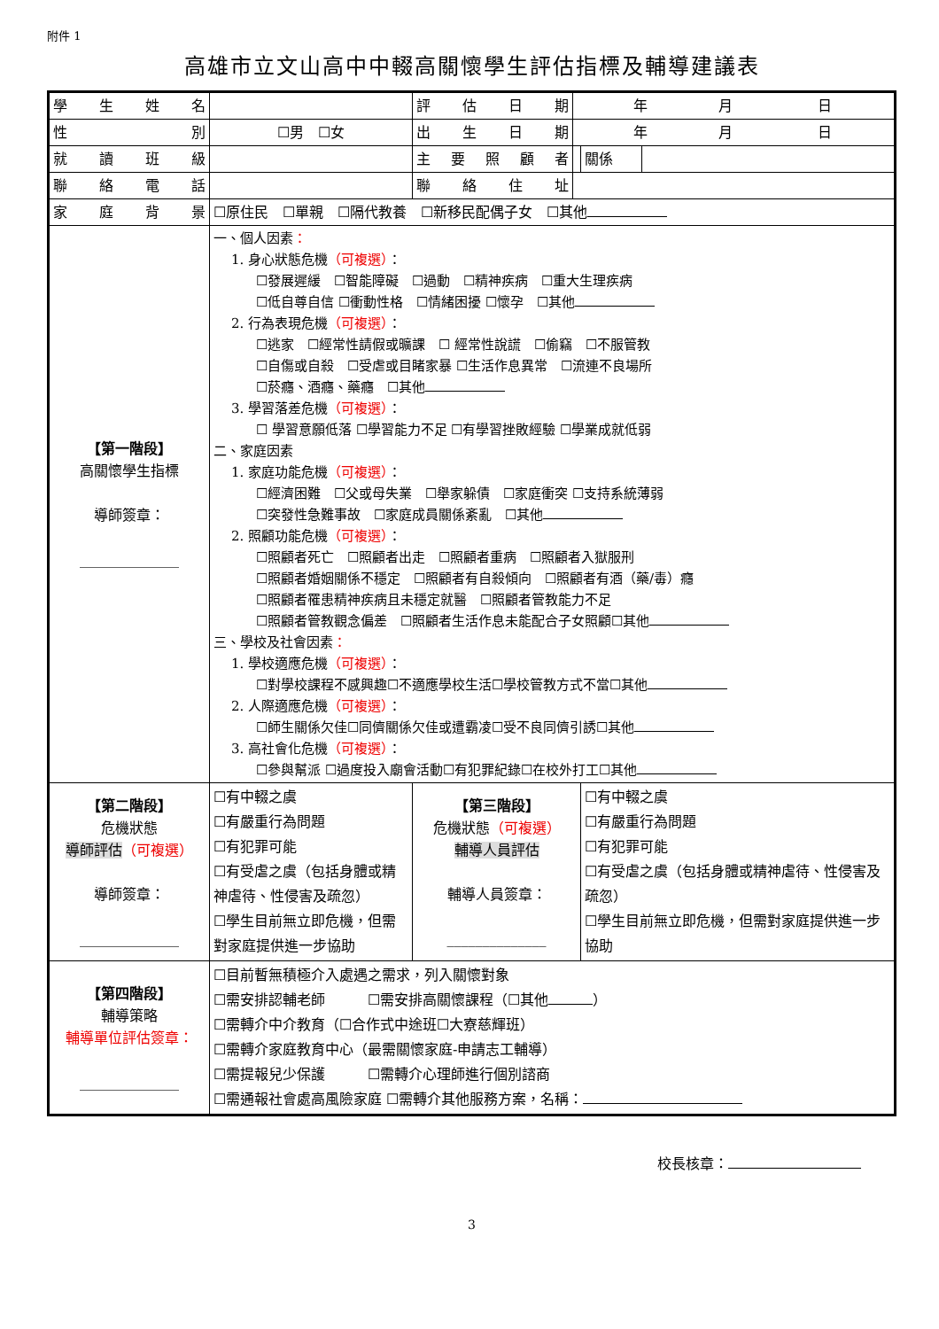附件 1
高雄市立文山高中中輟高關懷學生評估指標及輔導建議表
| 學生姓名 | | 評估日期 | 年 月 日 | | |
| 性別 | ☐男 ☐女 | 出生日期 | 年 月 日 | | |
| 就讀班級 | | 主要照顧者 | | 關係 | |
| 聯絡電話 | | 聯絡住址 | | | |
| 家庭背景 | ☐原住民 ☐單親 ☐隔代教養 ☐新移民配偶子女 ☐其他 | | | | |
| 【第一階段】 高關懷學生指標 導師簽章： ______________ | 一、個人因素 ： 1. 身心狀態危機 （可複選） ： ☐發展遲緩 ☐智能障礙 ☐過動 ☐精神疾病 ☐重大生理疾病 ☐低自尊自信 ☐衝動性格 ☐情緒困擾 ☐懷孕 ☐其他 2. 行為表現危機 （可複選） ： ☐逃家 ☐經常性請假或曠課 ☐ 經常性說謊 ☐偷竊 ☐不服管教 ☐自傷或自殺 ☐受虐或目睹家暴 ☐生活作息異常 ☐流連不良場所 ☐菸癮、酒癮、藥癮 ☐其他 3. 學習落差危機 （可複選） ： ☐ 學習意願低落 ☐學習能力不足 ☐有學習挫敗經驗 ☐學業成就低弱 二、家庭因素 1. 家庭功能危機 （可複選） ： ☐經濟困難 ☐父或母失業 ☐舉家躲債 ☐家庭衝突 ☐支持系統薄弱 ☐突發性急難事故 ☐家庭成員關係紊亂 ☐其他 2. 照顧功能危機 （可複選） ： ☐照顧者死亡 ☐照顧者出走 ☐照顧者重病 ☐照顧者入獄服刑 ☐照顧者婚姻關係不穩定 ☐照顧者有自殺傾向 ☐照顧者有酒（藥/毒）癮 ☐照顧者罹患精神疾病且未穩定就醫 ☐照顧者管教能力不足 ☐照顧者管教觀念偏差 ☐照顧者生活作息未能配合子女照顧☐其他 三、學校及社會因素 ： 1. 學校適應危機 （可複選） ： ☐對學校課程不感興趣☐不適應學校生活☐學校管教方式不當☐其他 2. 人際適應危機 （可複選） ： ☐師生關係欠佳☐同儕關係欠佳或遭霸凌☐受不良同儕引誘☐其他 3. 高社會化危機 （可複選） ： ☐參與幫派 ☐過度投入廟會活動☐有犯罪紀錄☐在校外打工☐其他 | | | | |
| 【第二階段】 危機狀態 導師評估 （可複選） 導師簽章： ______________ | ☐有中輟之虞 ☐有嚴重行為問題 ☐有犯罪可能 ☐有受虐之虞（包括身體或精神虐待、性侵害及疏忽） ☐學生目前無立即危機，但需對家庭提供進一步協助 | 【第三階段】 危機狀態 （可複選） 輔導人員評估 輔導人員簽章： ______________ | | ☐有中輟之虞 ☐有嚴重行為問題 ☐有犯罪可能 ☐有受虐之虞（包括身體或精神虐待、性侵害及疏忽） ☐學生目前無立即危機，但需對家庭提供進一步協助 | |
| 【第四階段】 輔導策略 輔導單位評估簽章： ______________ | ☐目前暫無積極介入處遇之需求，列入關懷對象 ☐需安排認輔老師 ☐需安排高關懷課程（☐其他 ） ☐需轉介中介教育（☐合作式中途班☐大寮慈輝班） ☐需轉介家庭教育中心（最需關懷家庭-申請志工輔導） ☐需提報兒少保護 ☐需轉介心理師進行個別諮商 ☐需通報社會處高風險家庭 ☐需轉介其他服務方案，名稱： | | | | |
校長核章：
3